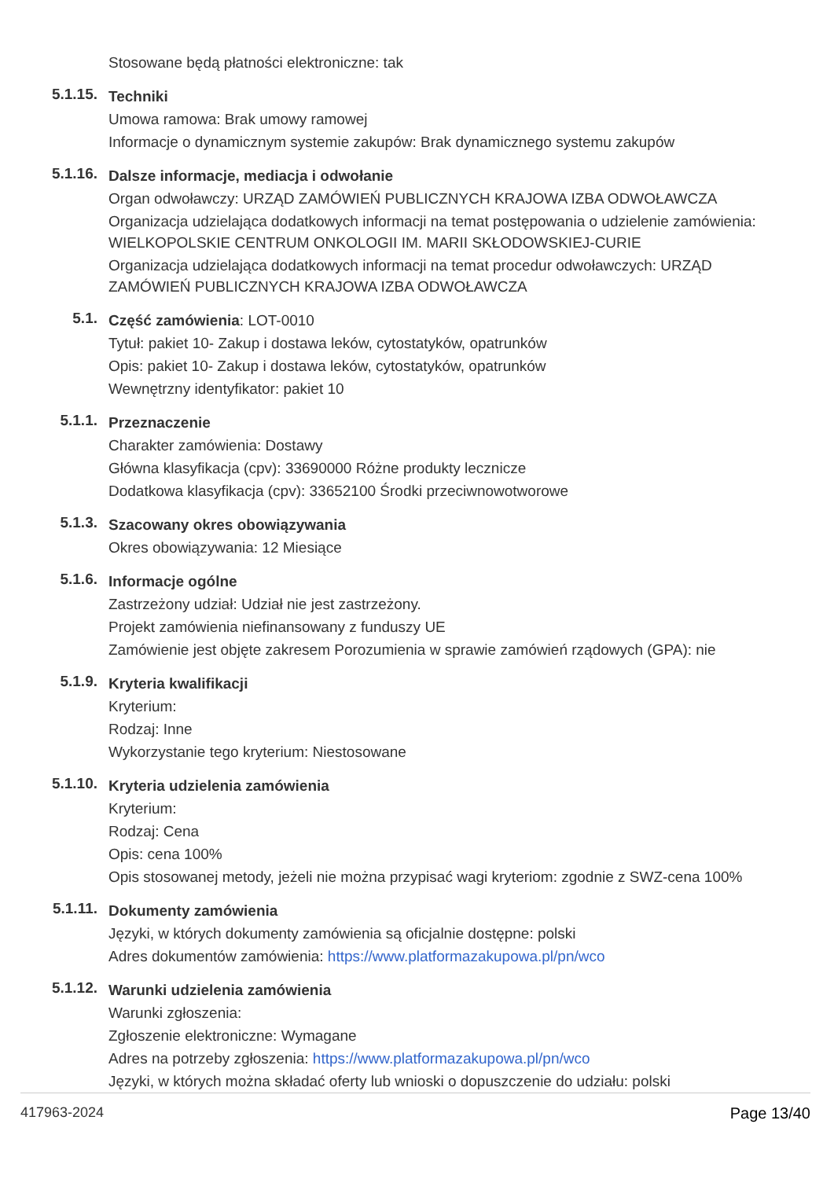Stosowane będą płatności elektroniczne: tak
5.1.15.
Techniki
Umowa ramowa: Brak umowy ramowej
Informacje o dynamicznym systemie zakupów: Brak dynamicznego systemu zakupów
5.1.16.
Dalsze informacje, mediacja i odwołanie
Organ odwoławczy: URZĄD ZAMÓWIEŃ PUBLICZNYCH KRAJOWA IZBA ODWOŁAWCZA
Organizacja udzielająca dodatkowych informacji na temat postępowania o udzielenie zamówienia: WIELKOPOLSKIE CENTRUM ONKOLOGII IM. MARII SKŁODOWSKIEJ-CURIE
Organizacja udzielająca dodatkowych informacji na temat procedur odwoławczych: URZĄD ZAMÓWIEŃ PUBLICZNYCH KRAJOWA IZBA ODWOŁAWCZA
5.1.
Część zamówienia: LOT-0010
Tytuł: pakiet 10- Zakup i dostawa leków, cytostatyków, opatrunków
Opis: pakiet 10- Zakup i dostawa leków, cytostatyków, opatrunków
Wewnętrzny identyfikator: pakiet 10
5.1.1.
Przeznaczenie
Charakter zamówienia: Dostawy
Główna klasyfikacja (cpv): 33690000 Różne produkty lecznicze
Dodatkowa klasyfikacja (cpv): 33652100 Środki przeciwnowotworowe
5.1.3.
Szacowany okres obowiązywania
Okres obowiązywania: 12 Miesiące
5.1.6.
Informacje ogólne
Zastrzeżony udział: Udział nie jest zastrzeżony.
Projekt zamówienia niefinansowany z funduszy UE
Zamówienie jest objęte zakresem Porozumienia w sprawie zamówień rządowych (GPA): nie
5.1.9.
Kryteria kwalifikacji
Kryterium:
Rodzaj: Inne
Wykorzystanie tego kryterium: Niestosowane
5.1.10.
Kryteria udzielenia zamówienia
Kryterium:
Rodzaj: Cena
Opis: cena 100%
Opis stosowanej metody, jeżeli nie można przypisać wagi kryteriom: zgodnie z SWZ-cena 100%
5.1.11.
Dokumenty zamówienia
Języki, w których dokumenty zamówienia są oficjalnie dostępne: polski
Adres dokumentów zamówienia: https://www.platformazakupowa.pl/pn/wco
5.1.12.
Warunki udzielenia zamówienia
Warunki zgłoszenia:
Zgłoszenie elektroniczne: Wymagane
Adres na potrzeby zgłoszenia: https://www.platformazakupowa.pl/pn/wco
Języki, w których można składać oferty lub wnioski o dopuszczenie do udziału: polski
417963-2024 Page 13/40